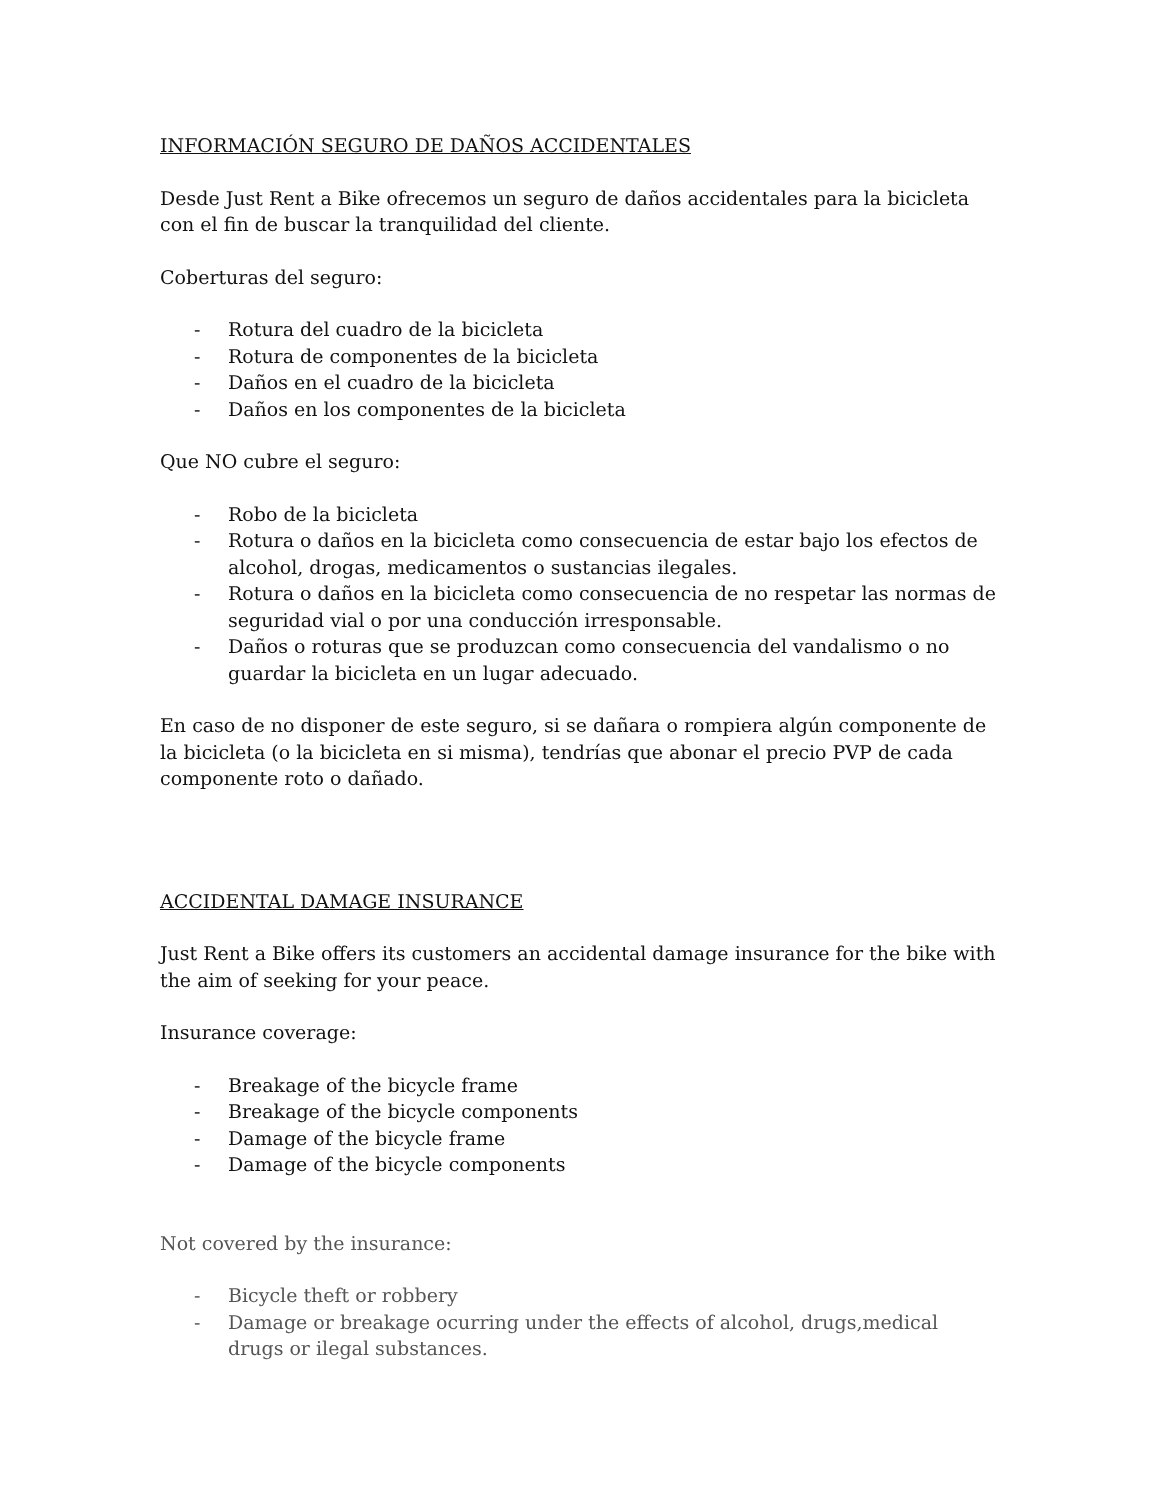INFORMACIÓN SEGURO DE DAÑOS ACCIDENTALES
Desde Just Rent a Bike ofrecemos un seguro de daños accidentales para la bicicleta con el fin de buscar la tranquilidad del cliente.
Coberturas del seguro:
- Rotura del cuadro de la bicicleta
- Rotura de componentes de la bicicleta
- Daños en el cuadro de la bicicleta
- Daños en los componentes de la bicicleta
Que NO cubre el seguro:
- Robo de la bicicleta
- Rotura o daños en la bicicleta como consecuencia de estar bajo los efectos de alcohol, drogas, medicamentos o sustancias ilegales.
- Rotura o daños en la bicicleta como consecuencia de no respetar las normas de seguridad vial o por una conducción irresponsable.
- Daños o roturas que se produzcan como consecuencia del vandalismo o no guardar la bicicleta en un lugar adecuado.
En caso de no disponer de este seguro, si se dañara o rompiera algún componente de la bicicleta (o la bicicleta en si misma), tendrías que abonar el precio PVP de cada componente roto o dañado.
ACCIDENTAL DAMAGE INSURANCE
Just Rent a Bike offers its customers an accidental damage insurance for the bike with the aim of seeking for your peace.
Insurance coverage:
- Breakage of the bicycle frame
- Breakage of the bicycle components
- Damage of the bicycle frame
- Damage of the bicycle components
Not covered by the insurance:
- Bicycle theft or robbery
- Damage or breakage ocurring under the effects of alcohol, drugs,medical drugs or ilegal substances.